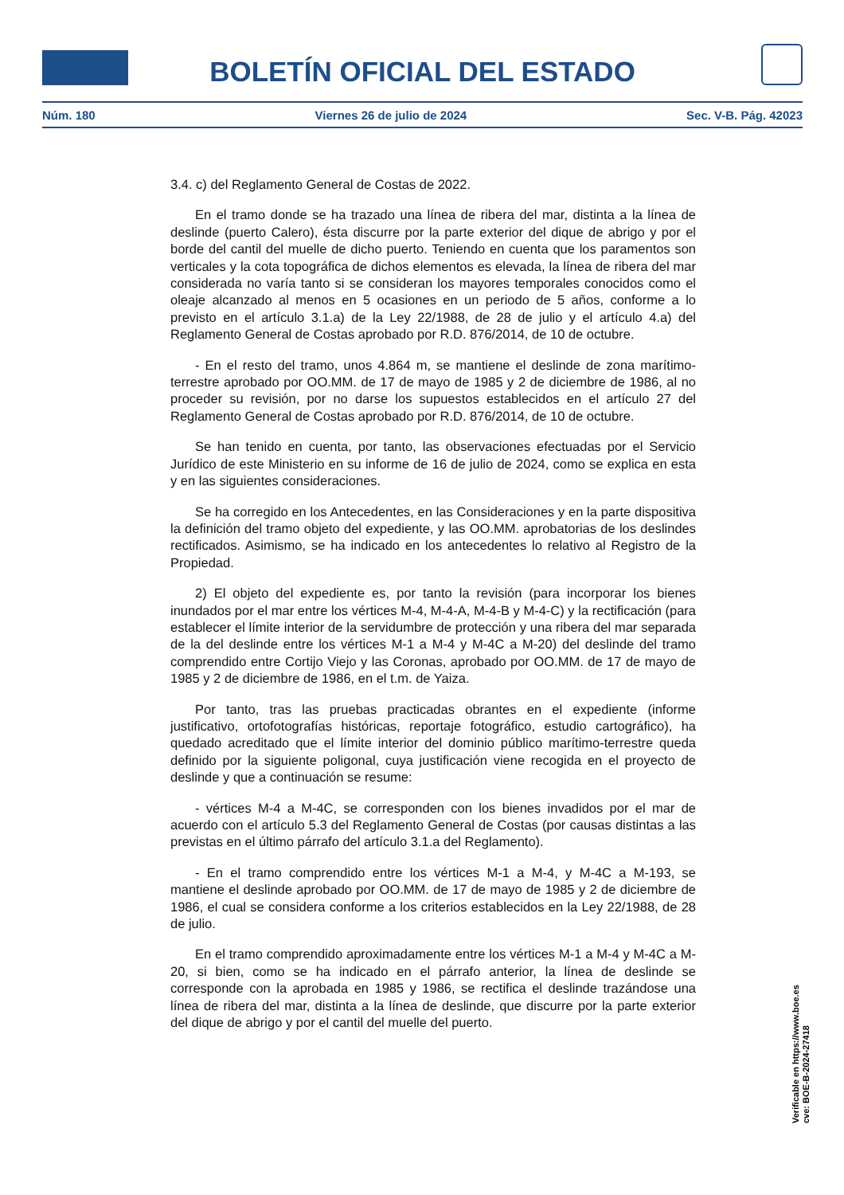BOLETÍN OFICIAL DEL ESTADO
Núm. 180 Viernes 26 de julio de 2024 Sec. V-B. Pág. 42023
3.4. c) del Reglamento General de Costas de 2022.
En el tramo donde se ha trazado una línea de ribera del mar, distinta a la línea de deslinde (puerto Calero), ésta discurre por la parte exterior del dique de abrigo y por el borde del cantil del muelle de dicho puerto. Teniendo en cuenta que los paramentos son verticales y la cota topográfica de dichos elementos es elevada, la línea de ribera del mar considerada no varía tanto si se consideran los mayores temporales conocidos como el oleaje alcanzado al menos en 5 ocasiones en un periodo de 5 años, conforme a lo previsto en el artículo 3.1.a) de la Ley 22/1988, de 28 de julio y el artículo 4.a) del Reglamento General de Costas aprobado por R.D. 876/2014, de 10 de octubre.
- En el resto del tramo, unos 4.864 m, se mantiene el deslinde de zona marítimo-terrestre aprobado por OO.MM. de 17 de mayo de 1985 y 2 de diciembre de 1986, al no proceder su revisión, por no darse los supuestos establecidos en el artículo 27 del Reglamento General de Costas aprobado por R.D. 876/2014, de 10 de octubre.
Se han tenido en cuenta, por tanto, las observaciones efectuadas por el Servicio Jurídico de este Ministerio en su informe de 16 de julio de 2024, como se explica en esta y en las siguientes consideraciones.
Se ha corregido en los Antecedentes, en las Consideraciones y en la parte dispositiva la definición del tramo objeto del expediente, y las OO.MM. aprobatorias de los deslindes rectificados. Asimismo, se ha indicado en los antecedentes lo relativo al Registro de la Propiedad.
2) El objeto del expediente es, por tanto la revisión (para incorporar los bienes inundados por el mar entre los vértices M-4, M-4-A, M-4-B y M-4-C) y la rectificación (para establecer el límite interior de la servidumbre de protección y una ribera del mar separada de la del deslinde entre los vértices M-1 a M-4 y M-4C a M-20) del deslinde del tramo comprendido entre Cortijo Viejo y las Coronas, aprobado por OO.MM. de 17 de mayo de 1985 y 2 de diciembre de 1986, en el t.m. de Yaiza.
Por tanto, tras las pruebas practicadas obrantes en el expediente (informe justificativo, ortofotografías históricas, reportaje fotográfico, estudio cartográfico), ha quedado acreditado que el límite interior del dominio público marítimo-terrestre queda definido por la siguiente poligonal, cuya justificación viene recogida en el proyecto de deslinde y que a continuación se resume:
- vértices M-4 a M-4C, se corresponden con los bienes invadidos por el mar de acuerdo con el artículo 5.3 del Reglamento General de Costas (por causas distintas a las previstas en el último párrafo del artículo 3.1.a del Reglamento).
- En el tramo comprendido entre los vértices M-1 a M-4, y M-4C a M-193, se mantiene el deslinde aprobado por OO.MM. de 17 de mayo de 1985 y 2 de diciembre de 1986, el cual se considera conforme a los criterios establecidos en la Ley 22/1988, de 28 de julio.
En el tramo comprendido aproximadamente entre los vértices M-1 a M-4 y M-4C a M-20, si bien, como se ha indicado en el párrafo anterior, la línea de deslinde se corresponde con la aprobada en 1985 y 1986, se rectifica el deslinde trazándose una línea de ribera del mar, distinta a la línea de deslinde, que discurre por la parte exterior del dique de abrigo y por el cantil del muelle del puerto.
Verificable en https://www.boe.es
cve: BOE-B-2024-27418